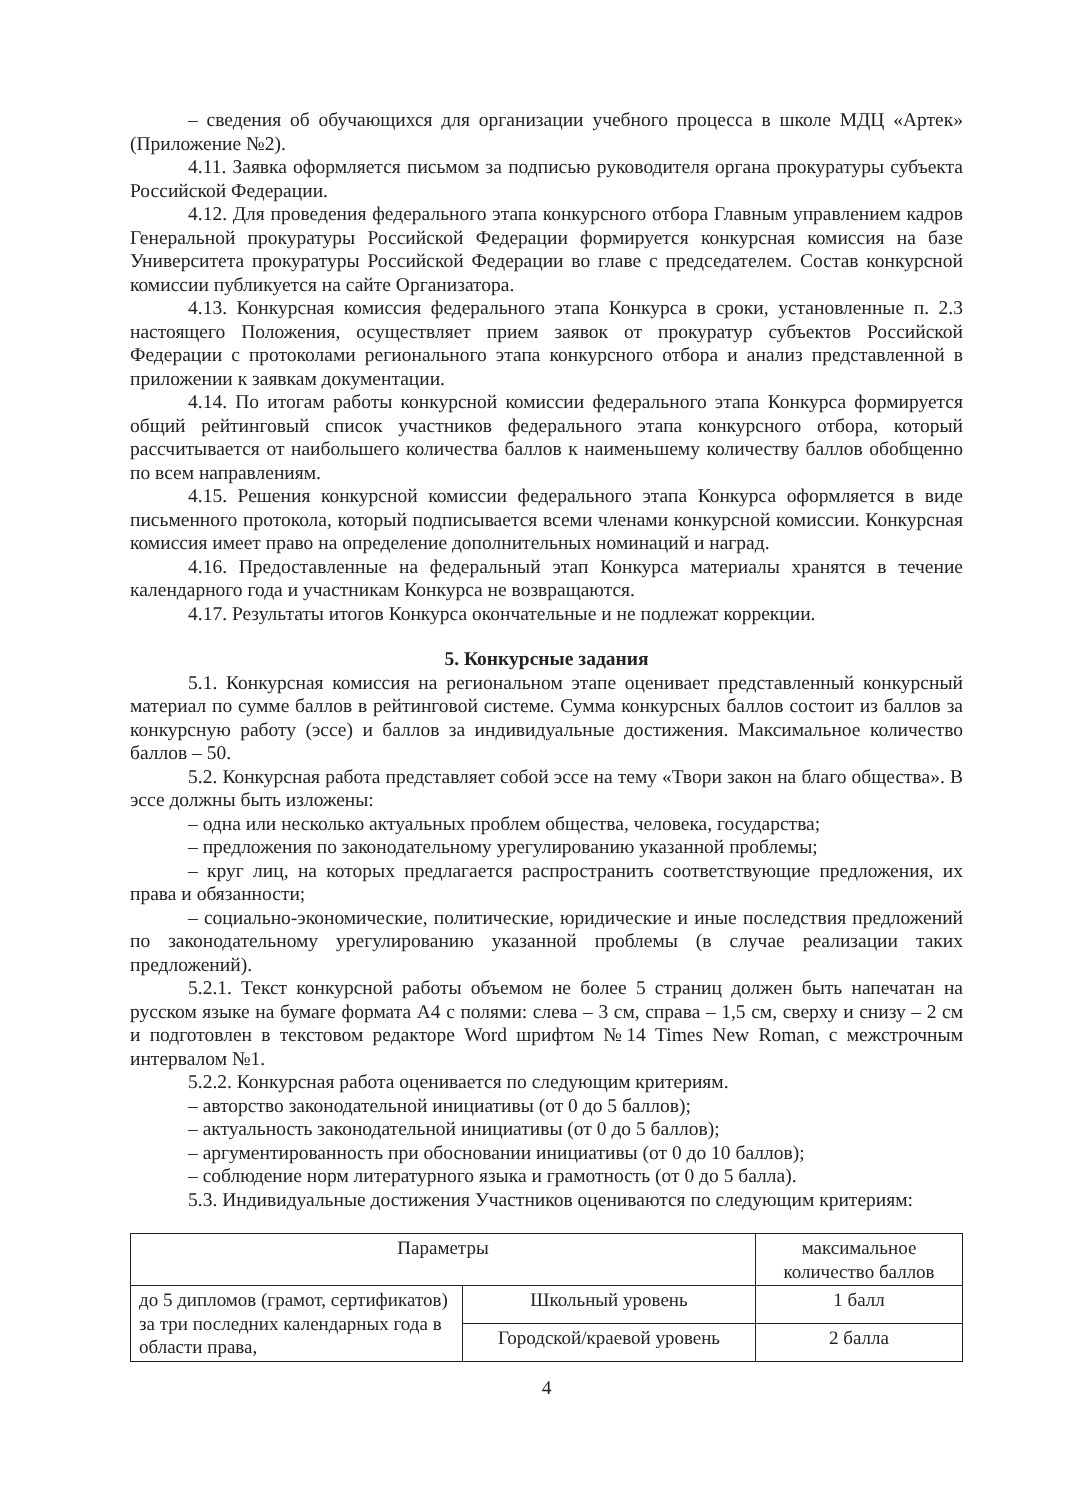– сведения об обучающихся для организации учебного процесса в школе МДЦ «Артек» (Приложение №2).
4.11. Заявка оформляется письмом за подписью руководителя органа прокуратуры субъекта Российской Федерации.
4.12. Для проведения федерального этапа конкурсного отбора Главным управлением кадров Генеральной прокуратуры Российской Федерации формируется конкурсная комиссия на базе Университета прокуратуры Российской Федерации во главе с председателем. Состав конкурсной комиссии публикуется на сайте Организатора.
4.13. Конкурсная комиссия федерального этапа Конкурса в сроки, установленные п. 2.3 настоящего Положения, осуществляет прием заявок от прокуратур субъектов Российской Федерации с протоколами регионального этапа конкурсного отбора и анализ представленной в приложении к заявкам документации.
4.14. По итогам работы конкурсной комиссии федерального этапа Конкурса формируется общий рейтинговый список участников федерального этапа конкурсного отбора, который рассчитывается от наибольшего количества баллов к наименьшему количеству баллов обобщенно по всем направлениям.
4.15. Решения конкурсной комиссии федерального этапа Конкурса оформляется в виде письменного протокола, который подписывается всеми членами конкурсной комиссии. Конкурсная комиссия имеет право на определение дополнительных номинаций и наград.
4.16. Предоставленные на федеральный этап Конкурса материалы хранятся в течение календарного года и участникам Конкурса не возвращаются.
4.17. Результаты итогов Конкурса окончательные и не подлежат коррекции.
5. Конкурсные задания
5.1. Конкурсная комиссия на региональном этапе оценивает представленный конкурсный материал по сумме баллов в рейтинговой системе. Сумма конкурсных баллов состоит из баллов за конкурсную работу (эссе) и баллов за индивидуальные достижения. Максимальное количество баллов – 50.
5.2. Конкурсная работа представляет собой эссе на тему «Твори закон на благо общества». В эссе должны быть изложены:
– одна или несколько актуальных проблем общества, человека, государства;
– предложения по законодательному урегулированию указанной проблемы;
– круг лиц, на которых предлагается распространить соответствующие предложения, их права и обязанности;
– социально-экономические, политические, юридические и иные последствия предложений по законодательному урегулированию указанной проблемы (в случае реализации таких предложений).
5.2.1. Текст конкурсной работы объемом не более 5 страниц должен быть напечатан на русском языке на бумаге формата А4 с полями: слева – 3 см, справа – 1,5 см, сверху и снизу – 2 см и подготовлен в текстовом редакторе Word шрифтом №14 Times New Roman, с межстрочным интервалом №1.
5.2.2. Конкурсная работа оценивается по следующим критериям.
– авторство законодательной инициативы (от 0 до 5 баллов);
– актуальность законодательной инициативы (от 0 до 5 баллов);
– аргументированность при обосновании инициативы (от 0 до 10 баллов);
– соблюдение норм литературного языка и грамотность (от 0 до 5 балла).
5.3. Индивидуальные достижения Участников оцениваются по следующим критериям:
| Параметры | | максимальное количество баллов |
| до 5 дипломов (грамот, сертификатов) за три последних календарных года в области права, | Школьный уровень | 1 балл |
| | Городской/краевой уровень | 2 балла |
4